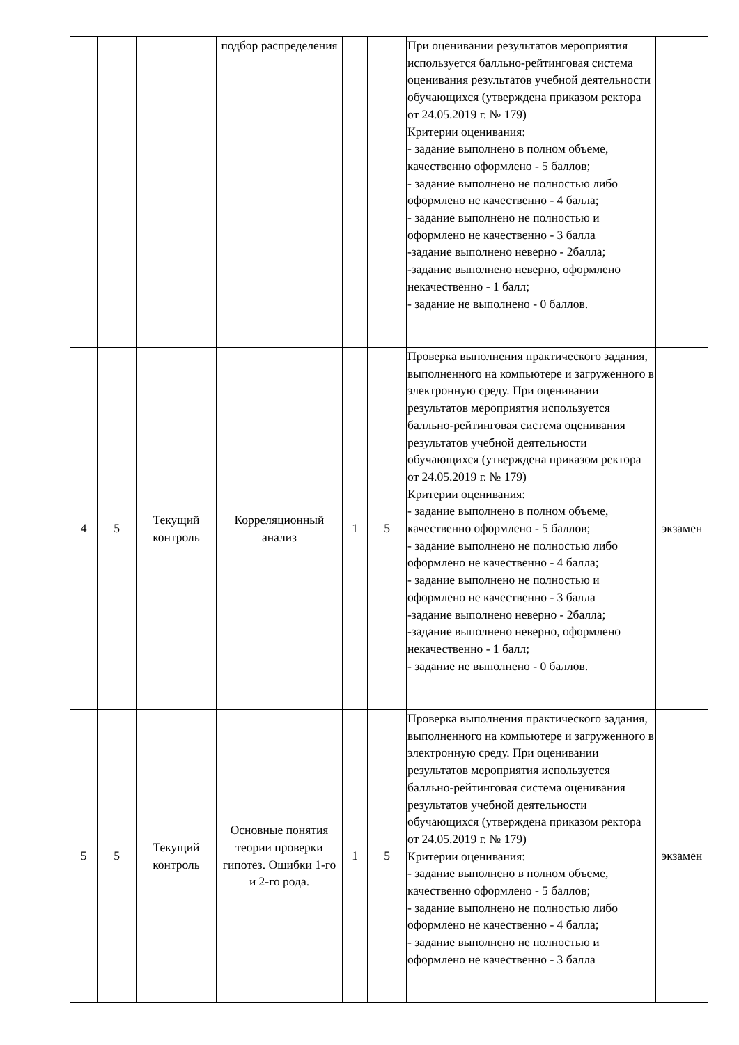| | | | подбор распределения | | | При оценивании результатов мероприятия используется балльно-рейтинговая система оценивания результатов учебной деятельности обучающихся (утверждена приказом ректора от 24.05.2019 г. № 179) Критерии оценивания: - задание выполнено в полном объеме, качественно оформлено - 5 баллов; - задание выполнено не полностью либо оформлено не качественно - 4 балла; - задание выполнено не полностью и оформлено не качественно - 3 балла -задание выполнено неверно - 2балла; -задание выполнено неверно, оформлено некачественно - 1 балл; - задание не выполнено - 0 баллов. | |
| 4 | 5 | Текущий контроль | Корреляционный анализ | 1 | 5 | Проверка выполнения практического задания, выполненного на компьютере и загруженного в электронную среду. При оценивании результатов мероприятия используется балльно-рейтинговая система оценивания результатов учебной деятельности обучающихся (утверждена приказом ректора от 24.05.2019 г. № 179) Критерии оценивания: - задание выполнено в полном объеме, качественно оформлено - 5 баллов; - задание выполнено не полностью либо оформлено не качественно - 4 балла; - задание выполнено не полностью и оформлено не качественно - 3 балла -задание выполнено неверно - 2балла; -задание выполнено неверно, оформлено некачественно - 1 балл; - задание не выполнено - 0 баллов. | экзамен |
| 5 | 5 | Текущий контроль | Основные понятия теории проверки гипотез. Ошибки 1-го и 2-го рода. | 1 | 5 | Проверка выполнения практического задания, выполненного на компьютере и загруженного в электронную среду. При оценивании результатов мероприятия используется балльно-рейтинговая система оценивания результатов учебной деятельности обучающихся (утверждена приказом ректора от 24.05.2019 г. № 179) Критерии оценивания: - задание выполнено в полном объеме, качественно оформлено - 5 баллов; - задание выполнено не полностью либо оформлено не качественно - 4 балла; - задание выполнено не полностью и оформлено не качественно - 3 балла | экзамен |